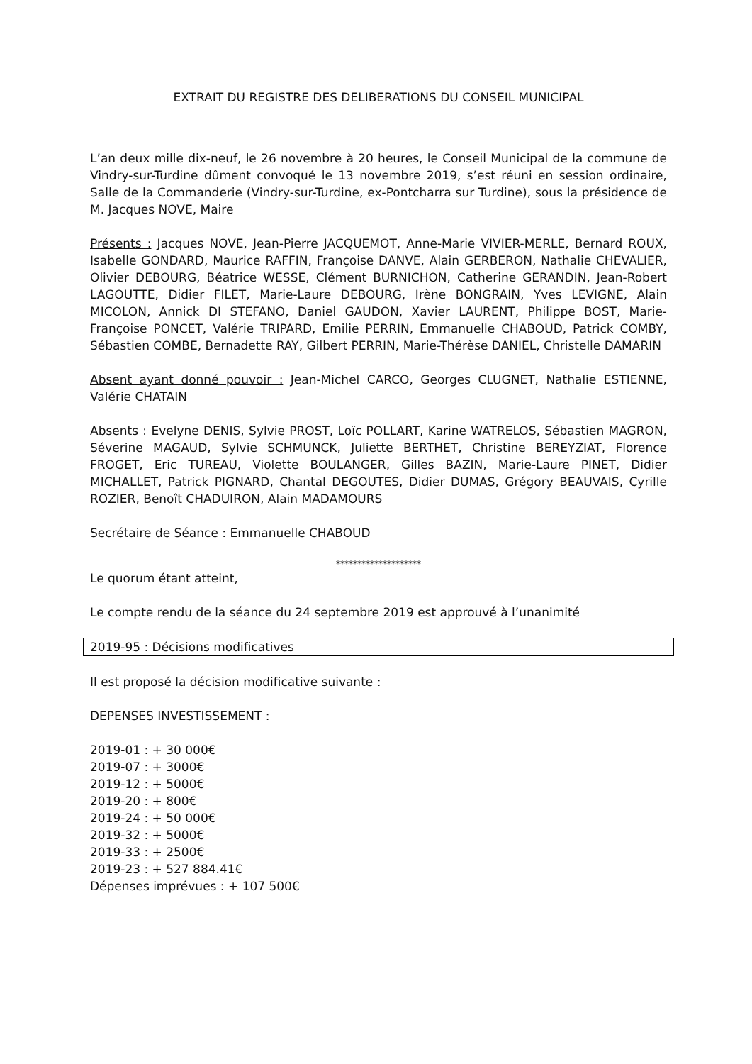EXTRAIT DU REGISTRE DES DELIBERATIONS DU CONSEIL MUNICIPAL
L’an deux mille dix-neuf, le 26 novembre à 20 heures, le Conseil Municipal de la commune de Vindry-sur-Turdine dûment convoqué le 13 novembre 2019, s’est réuni en session ordinaire, Salle de la Commanderie (Vindry-sur-Turdine, ex-Pontcharra sur Turdine), sous la présidence de M. Jacques NOVE, Maire
Présents : Jacques NOVE, Jean-Pierre JACQUEMOT, Anne-Marie VIVIER-MERLE, Bernard ROUX, Isabelle GONDARD, Maurice RAFFIN, Françoise DANVE, Alain GERBERON, Nathalie CHEVALIER, Olivier DEBOURG, Béatrice WESSE, Clément BURNICHON, Catherine GERANDIN, Jean-Robert LAGOUTTE, Didier FILET, Marie-Laure DEBOURG, Irène BONGRAIN, Yves LEVIGNE, Alain MICOLON, Annick DI STEFANO, Daniel GAUDON, Xavier LAURENT, Philippe BOST, Marie-Françoise PONCET, Valérie TRIPARD, Emilie PERRIN, Emmanuelle CHABOUD, Patrick COMBY, Sébastien COMBE, Bernadette RAY, Gilbert PERRIN, Marie-Thérèse DANIEL, Christelle DAMARIN
Absent ayant donné pouvoir : Jean-Michel CARCO, Georges CLUGNET, Nathalie ESTIENNE, Valérie CHATAIN
Absents : Evelyne DENIS, Sylvie PROST, Loïc POLLART, Karine WATRELOS, Sébastien MAGRON, Séverine MAGAUD, Sylvie SCHMUNCK, Juliette BERTHET, Christine BEREYZIAT, Florence FROGET, Eric TUREAU, Violette BOULANGER, Gilles BAZIN, Marie-Laure PINET, Didier MICHALLET, Patrick PIGNARD, Chantal DEGOUTES, Didier DUMAS, Grégory BEAUVAIS, Cyrille ROZIER, Benoît CHADUIRON, Alain MADAMOURS
Secrétaire de Séance : Emmanuelle CHABOUD
********************
Le quorum étant atteint,
Le compte rendu de la séance du 24 septembre 2019 est approuvé à l’unanimité
2019-95 : Décisions modificatives
Il est proposé la décision modificative suivante :
DEPENSES INVESTISSEMENT :
2019-01 : + 30 000€
2019-07 : + 3000€
2019-12 : + 5000€
2019-20 : + 800€
2019-24 : + 50 000€
2019-32 : + 5000€
2019-33 : + 2500€
2019-23 : + 527 884.41€
Dépenses imprévues : + 107 500€